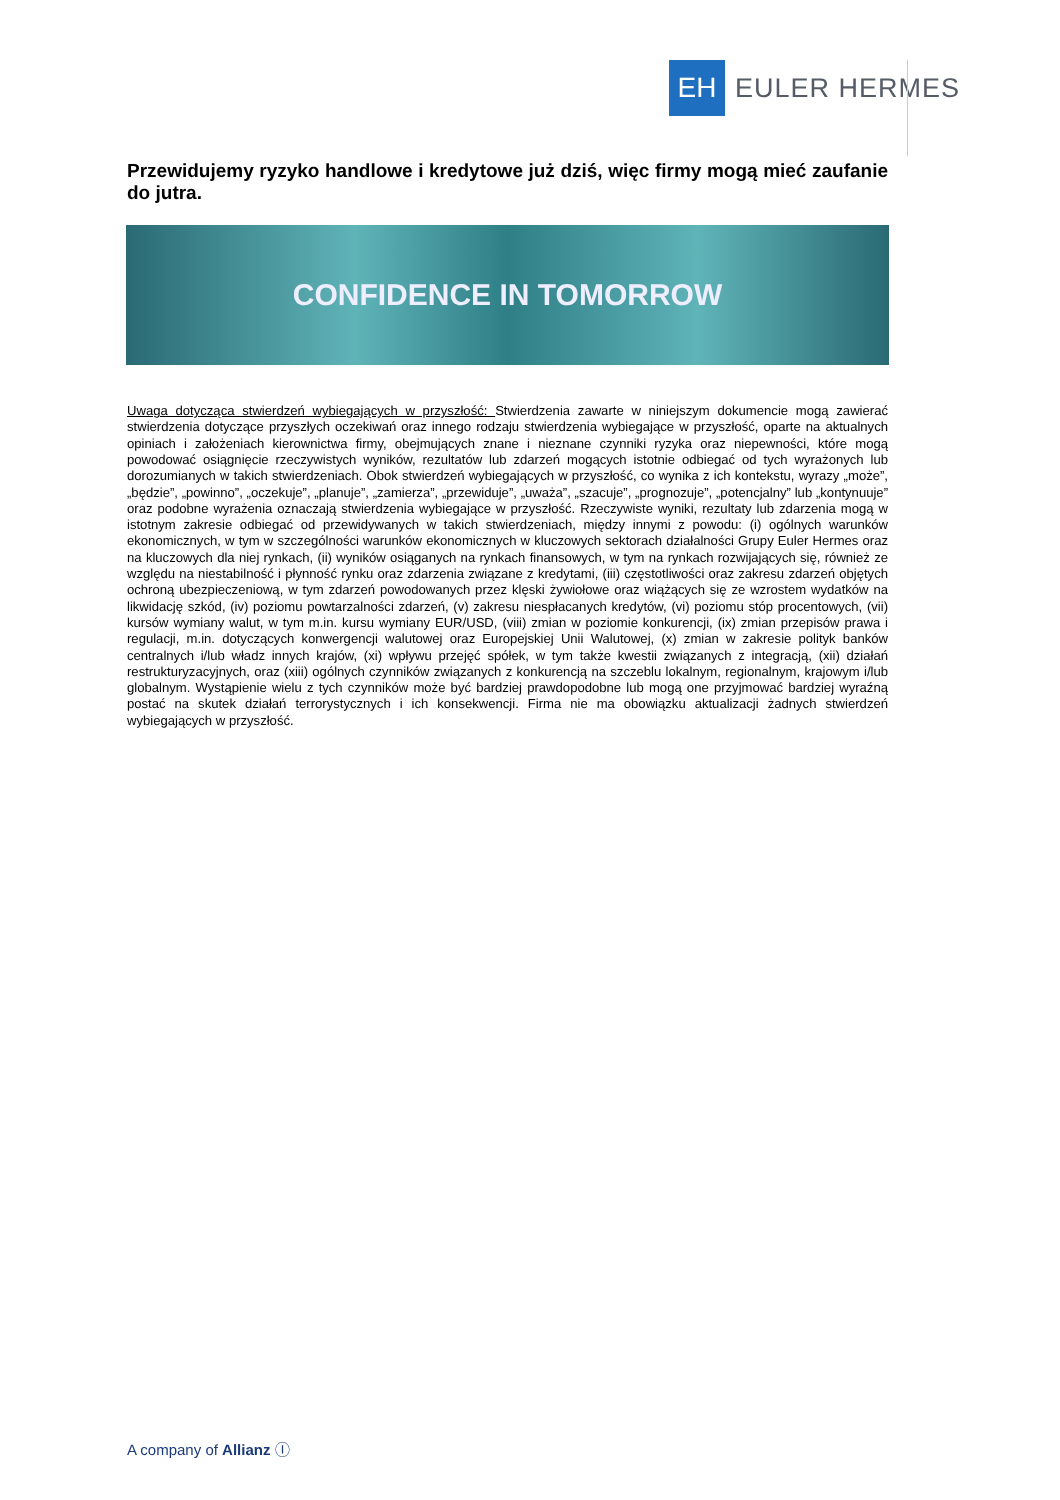EH
EULER HERMES
Przewidujemy ryzyko handlowe i kredytowe już dziś, więc firmy mogą mieć zaufanie do jutra.
CONFIDENCE IN TOMORROW
Uwaga dotycząca stwierdzeń wybiegających w przyszłość: Stwierdzenia zawarte w niniejszym dokumencie mogą zawierać stwierdzenia dotyczące przyszłych oczekiwań oraz innego rodzaju stwierdzenia wybiegające w przyszłość, oparte na aktualnych opiniach i założeniach kierownictwa firmy, obejmujących znane i nieznane czynniki ryzyka oraz niepewności, które mogą powodować osiągnięcie rzeczywistych wyników, rezultatów lub zdarzeń mogących istotnie odbiegać od tych wyrażonych lub dorozumianych w takich stwierdzeniach. Obok stwierdzeń wybiegających w przyszłość, co wynika z ich kontekstu, wyrazy „może”, „będzie”, „powinno”, „oczekuje”, „planuje”, „zamierza”, „przewiduje”, „uważa”, „szacuje”, „prognozuje”, „potencjalny” lub „kontynuuje” oraz podobne wyrażenia oznaczają stwierdzenia wybiegające w przyszłość. Rzeczywiste wyniki, rezultaty lub zdarzenia mogą w istotnym zakresie odbiegać od przewidywanych w takich stwierdzeniach, między innymi z powodu: (i) ogólnych warunków ekonomicznych, w tym w szczególności warunków ekonomicznych w kluczowych sektorach działalności Grupy Euler Hermes oraz na kluczowych dla niej rynkach, (ii) wyników osiąganych na rynkach finansowych, w tym na rynkach rozwijających się, również ze względu na niestabilność i płynność rynku oraz zdarzenia związane z kredytami, (iii) częstotliwości oraz zakresu zdarzeń objętych ochroną ubezpieczeniową, w tym zdarzeń powodowanych przez klęski żywiołowe oraz wiążących się ze wzrostem wydatków na likwidację szkód, (iv) poziomu powtarzalności zdarzeń, (v) zakresu niespłacanych kredytów, (vi) poziomu stóp procentowych, (vii) kursów wymiany walut, w tym m.in. kursu wymiany EUR/USD, (viii) zmian w poziomie konkurencji, (ix) zmian przepisów prawa i regulacji, m.in. dotyczących konwergencji walutowej oraz Europejskiej Unii Walutowej, (x) zmian w zakresie polityk banków centralnych i/lub władz innych krajów, (xi) wpływu przejęć spółek, w tym także kwestii związanych z integracją, (xii) działań restrukturyzacyjnych, oraz (xiii) ogólnych czynników związanych z konkurencją na szczeblu lokalnym, regionalnym, krajowym i/lub globalnym. Wystąpienie wielu z tych czynników może być bardziej prawdopodobne lub mogą one przyjmować bardziej wyraźną postać na skutek działań terrorystycznych i ich konsekwencji. Firma nie ma obowiązku aktualizacji żadnych stwierdzeń wybiegających w przyszłość.
A company of Allianz Ⓘ